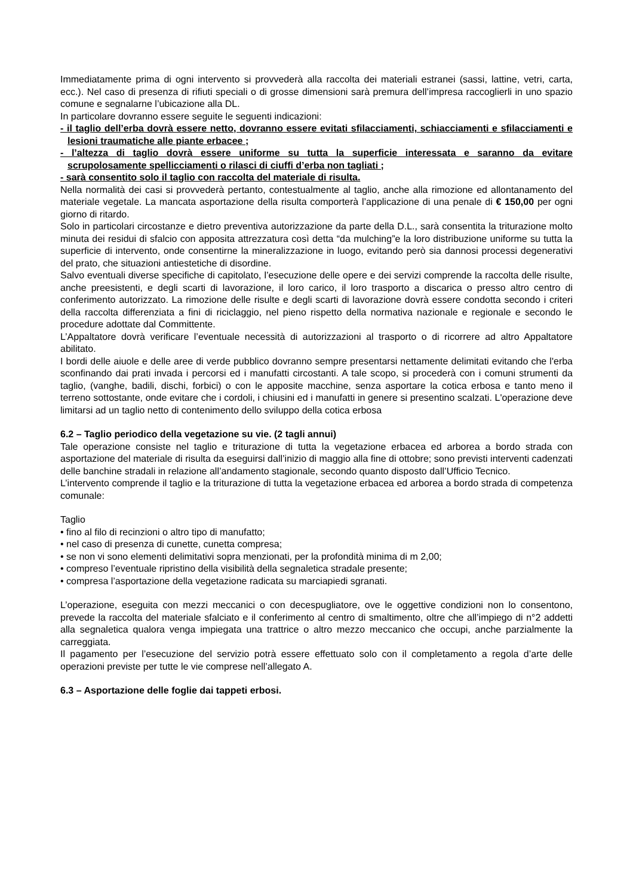Immediatamente prima di ogni intervento si provvederà alla raccolta dei materiali estranei (sassi, lattine, vetri, carta, ecc.). Nel caso di presenza di rifiuti speciali o di grosse dimensioni sarà premura dell’impresa raccoglierli in uno spazio comune e segnalarne l’ubicazione alla DL.
In particolare dovranno essere seguite le seguenti indicazioni:
- il taglio dell’erba dovrà essere netto, dovranno essere evitati sfilacciamenti, schiacciamenti e sfilacciamenti e lesioni traumatiche alle piante erbacee ;
- l’altezza di taglio dovrà essere uniforme su tutta la superficie interessata e saranno da evitare scrupolosamente spellicciamenti o rilasci di ciuffi d’erba non tagliati ;
- sarà consentito solo il taglio con raccolta del materiale di risulta.
Nella normalità dei casi si provvederà pertanto, contestualmente al taglio, anche alla rimozione ed allontanamento del materiale vegetale. La mancata asportazione della risulta comporterà l’applicazione di una penale di € 150,00 per ogni giorno di ritardo.
Solo in particolari circostanze e dietro preventiva autorizzazione da parte della D.L., sarà consentita la triturazione molto minuta dei residui di sfalcio con apposita attrezzatura così detta “da mulching”e la loro distribuzione uniforme su tutta la superficie di intervento, onde consentirne la mineralizzazione in luogo, evitando però sia dannosi processi degenerativi del prato, che situazioni antiestetiche di disordine.
Salvo eventuali diverse specifiche di capitolato, l’esecuzione delle opere e dei servizi comprende la raccolta delle risulte, anche preesistenti, e degli scarti di lavorazione, il loro carico, il loro trasporto a discarica o presso altro centro di conferimento autorizzato. La rimozione delle risulte e degli scarti di lavorazione dovrà essere condotta secondo i criteri della raccolta differenziata a fini di riciclaggio, nel pieno rispetto della normativa nazionale e regionale e secondo le procedure adottate dal Committente.
L’Appaltatore dovrà verificare l’eventuale necessità di autorizzazioni al trasporto o di ricorrere ad altro Appaltatore abilitato.
I bordi delle aiuole e delle aree di verde pubblico dovranno sempre presentarsi nettamente delimitati evitando che l'erba sconfinando dai prati invada i percorsi ed i manufatti circostanti. A tale scopo, si procederà con i comuni strumenti da taglio, (vanghe, badili, dischi, forbici) o con le apposite macchine, senza asportare la cotica erbosa e tanto meno il terreno sottostante, onde evitare che i cordoli, i chiusini ed i manufatti in genere si presentino scalzati. L'operazione deve limitarsi ad un taglio netto di contenimento dello sviluppo della cotica erbosa
6.2 – Taglio periodico della vegetazione su vie. (2 tagli annui)
Tale operazione consiste nel taglio e triturazione di tutta la vegetazione erbacea ed arborea a bordo strada con asportazione del materiale di risulta da eseguirsi dall’inizio di maggio alla fine di ottobre; sono previsti interventi cadenzati delle banchine stradali in relazione all’andamento stagionale, secondo quanto disposto dall’Ufficio Tecnico.
L’intervento comprende il taglio e la triturazione di tutta la vegetazione erbacea ed arborea a bordo strada di competenza comunale:
Taglio
• fino al filo di recinzioni o altro tipo di manufatto;
• nel caso di presenza di cunette, cunetta compresa;
• se non vi sono elementi delimitativi sopra menzionati, per la profondità minima di m 2,00;
• compreso l’eventuale ripristino della visibilità della segnaletica stradale presente;
• compresa l’asportazione della vegetazione radicata su marciapiedi sgranati.
L’operazione, eseguita con mezzi meccanici o con decespugliatore, ove le oggettive condizioni non lo consentono, prevede la raccolta del materiale sfalciato e il conferimento al centro di smaltimento, oltre che all’impiego di n°2 addetti alla segnaletica qualora venga impiegata una trattrice o altro mezzo meccanico che occupi, anche parzialmente la carreggiata.
Il pagamento per l’esecuzione del servizio potrà essere effettuato solo con il completamento a regola d’arte delle operazioni previste per tutte le vie comprese nell’allegato A.
6.3 – Asportazione delle foglie dai tappeti erbosi.